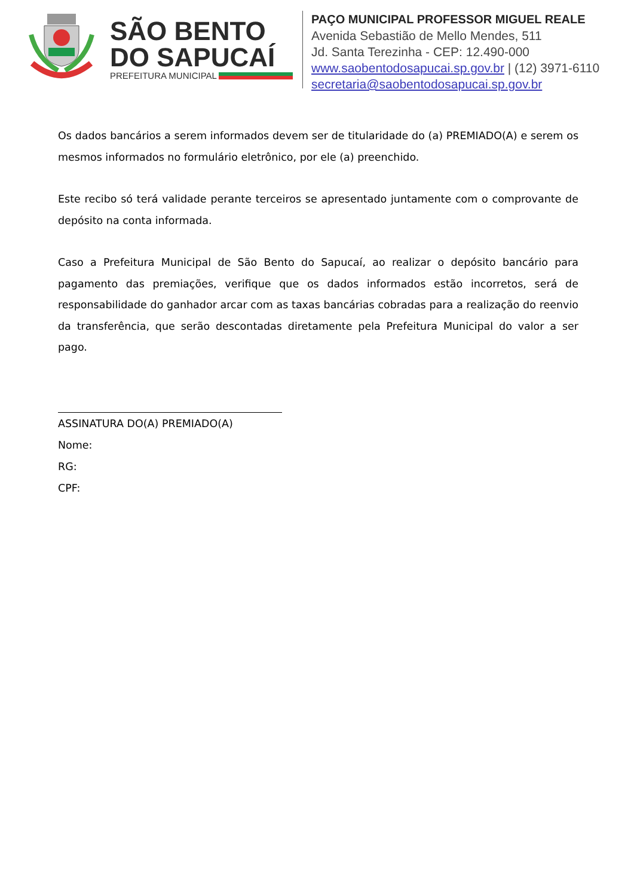SÃO BENTO DO SAPUCAÍ
PREFEITURA MUNICIPAL
PAÇO MUNICIPAL PROFESSOR MIGUEL REALE
Avenida Sebastião de Mello Mendes, 511
Jd. Santa Terezinha - CEP: 12.490-000
www.saobentodosapucai.sp.gov.br | (12) 3971-6110
secretaria@saobentodosapucai.sp.gov.br
Os dados bancários a serem informados devem ser de titularidade do (a) PREMIADO(A) e serem os mesmos informados no formulário eletrônico, por ele (a) preenchido.
Este recibo só terá validade perante terceiros se apresentado juntamente com o comprovante de depósito na conta informada.
Caso a Prefeitura Municipal de São Bento do Sapucaí, ao realizar o depósito bancário para pagamento das premiações, verifique que os dados informados estão incorretos, será de responsabilidade do ganhador arcar com as taxas bancárias cobradas para a realização do reenvio da transferência, que serão descontadas diretamente pela Prefeitura Municipal do valor a ser pago.
ASSINATURA DO(A) PREMIADO(A)
Nome:
RG:
CPF: